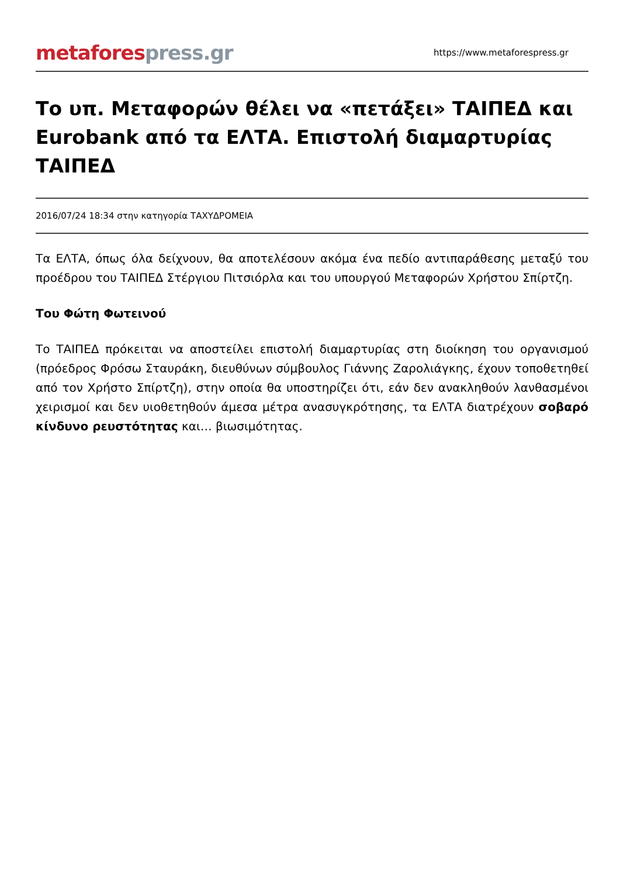metafores press.gr
https://www.metaforespress.gr
Το υπ. Μεταφορών θέλει να «πετάξει» ΤΑΙΠΕΔ και Eurobank από τα ΕΛΤΑ. Επιστολή διαμαρτυρίας ΤΑΙΠΕΔ
2016/07/24 18:34 στην κατηγορία ΤΑΧΥΔΡΟΜΕΙΑ
Τα ΕΛΤΑ, όπως όλα δείχνουν, θα αποτελέσουν ακόμα ένα πεδίο αντιπαράθεσης μεταξύ του προέδρου του ΤΑΙΠΕΔ Στέργιου Πιτσιόρλα και του υπουργού Μεταφορών Χρήστου Σπίρτζη.
Του Φώτη Φωτεινού
Το ΤΑΙΠΕΔ πρόκειται να αποστείλει επιστολή διαμαρτυρίας στη διοίκηση του οργανισμού (πρόεδρος Φρόσω Σταυράκη, διευθύνων σύμβουλος Γιάννης Ζαρολιάγκης, έχουν τοποθετηθεί από τον Χρήστο Σπίρτζη), στην οποία θα υποστηρίζει ότι, εάν δεν ανακληθούν λανθασμένοι χειρισμοί και δεν υιοθετηθούν άμεσα μέτρα ανασυγκρότησης, τα ΕΛΤΑ διατρέχουν σοβαρό κίνδυνο ρευστότητας και… βιωσιμότητας.